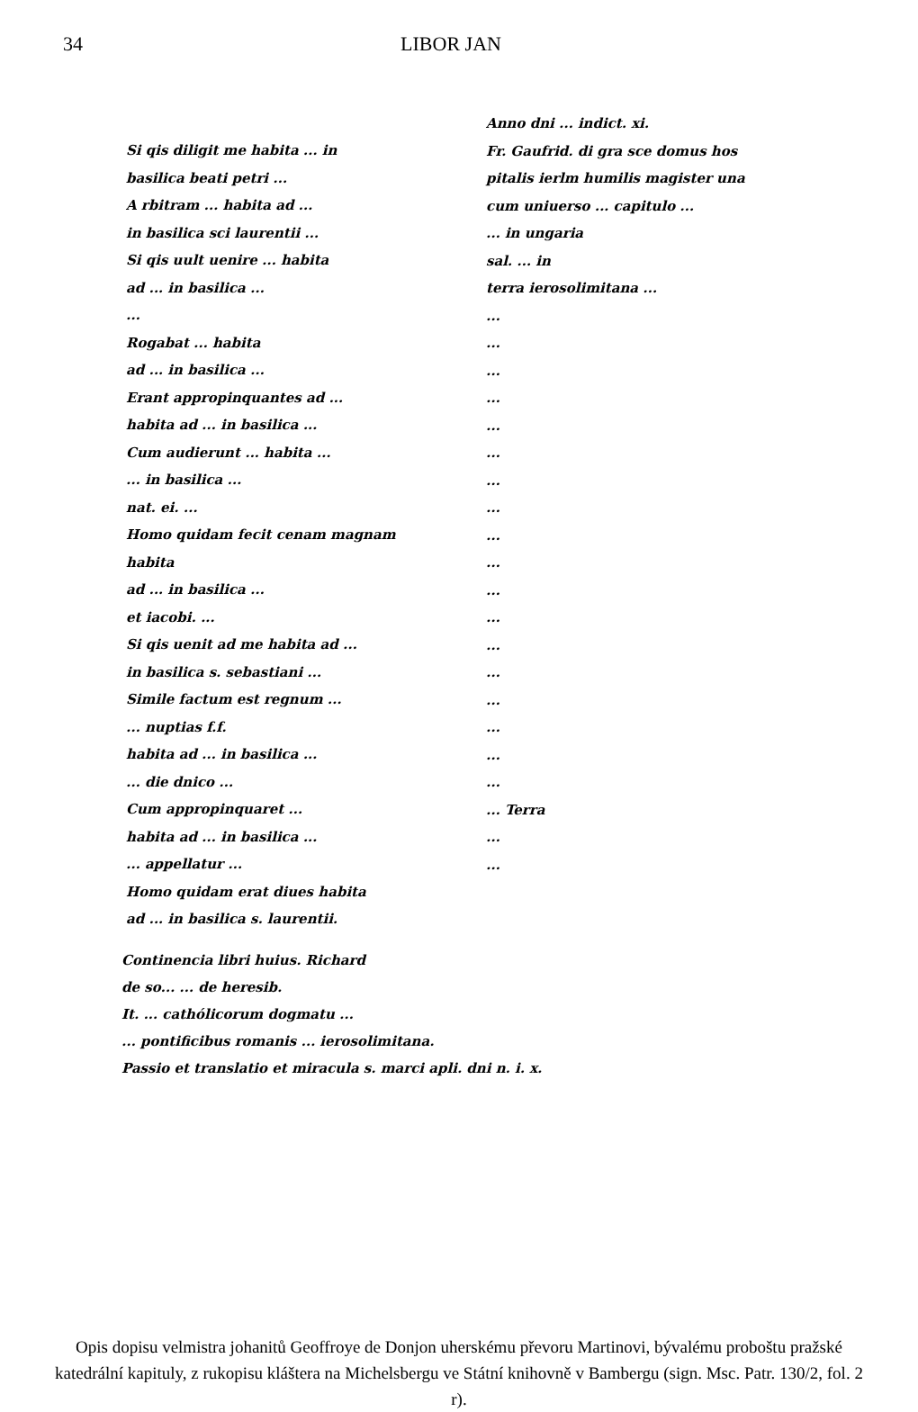34 LIBOR JAN
Anno dni ... indict. xi.
Fr. Gaufrid. di gra sce domus hos
pitalis ierlm humilis magister una
cum uniuerso ... capitulo ...
... in ungaria
sal. ... in
terra ierosolimitana ...
...
...
...
...
...
...
...
...
...
...
...
...
...
...
...
...
...
...
... Terra
...
...
Si qis diligit me habita ... in
basilica beati petri ...
A rbitram ... habita ad ...
in basilica sci laurentii ...
Si qis uult uenire ... habita
ad ... in basilica ...
...
Rogabat ... habita
ad ... in basilica ...
Erant appropinquantes ad ...
habita ad ... in basilica ...
Cum audierunt ... habita ...
... in basilica ...
nat. ei. ...
Homo quidam fecit cenam magnam habita
ad ... in basilica ...
et iacobi. ...
Si qis uenit ad me habita ad ...
in basilica s. sebastiani ...
Simile factum est regnum ...
... nuptias f.f.
habita ad ... in basilica ...
... die dnico ...
Cum appropinquaret ...
habita ad ... in basilica ...
... appellatur ...
Homo quidam erat diues habita
ad ... in basilica s. laurentii.
Continencia libri huius. Richard
de so... ... de heresib.
It. ... cathólicorum dogmatu ...
... pontificibus romanis ... ierosolimitana.
Passio et translatio et miracula s. marci apli. dni n. i. x.
Opis dopisu velmistra johanitů Geoffroye de Donjon uherskému převoru Martinovi, bývalému proboštu pražské katedrální kapituly, z rukopisu kláštera na Michelsbergu ve Státní knihovně v Bambergu (sign. Msc. Patr. 130/2, fol. 2 r).